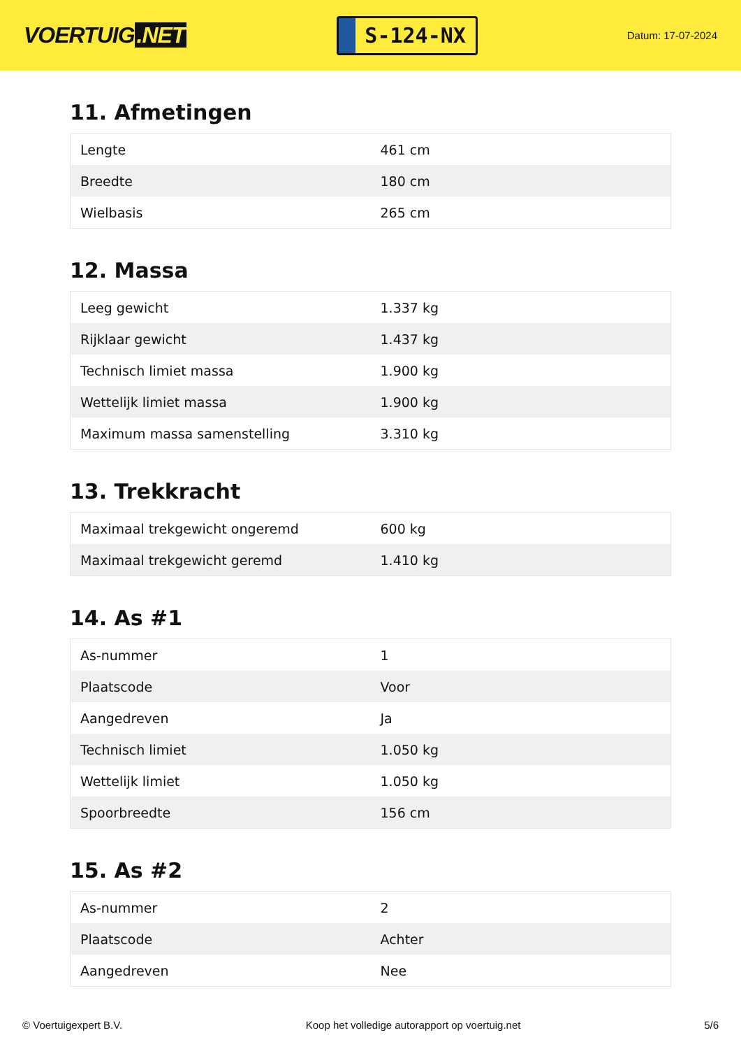VOERTUIG.NET
S-124-NX
Datum: 17-07-2024
11. Afmetingen
| Lengte | 461 cm |
| Breedte | 180 cm |
| Wielbasis | 265 cm |
12. Massa
| Leeg gewicht | 1.337 kg |
| Rijklaar gewicht | 1.437 kg |
| Technisch limiet massa | 1.900 kg |
| Wettelijk limiet massa | 1.900 kg |
| Maximum massa samenstelling | 3.310 kg |
13. Trekkracht
| Maximaal trekgewicht ongeremd | 600 kg |
| Maximaal trekgewicht geremd | 1.410 kg |
14. As #1
| As-nummer | 1 |
| Plaatscode | Voor |
| Aangedreven | Ja |
| Technisch limiet | 1.050 kg |
| Wettelijk limiet | 1.050 kg |
| Spoorbreedte | 156 cm |
15. As #2
| As-nummer | 2 |
| Plaatscode | Achter |
| Aangedreven | Nee |
© Voertuigexpert B.V. Koop het volledige autorapport op voertuig.net 5/6